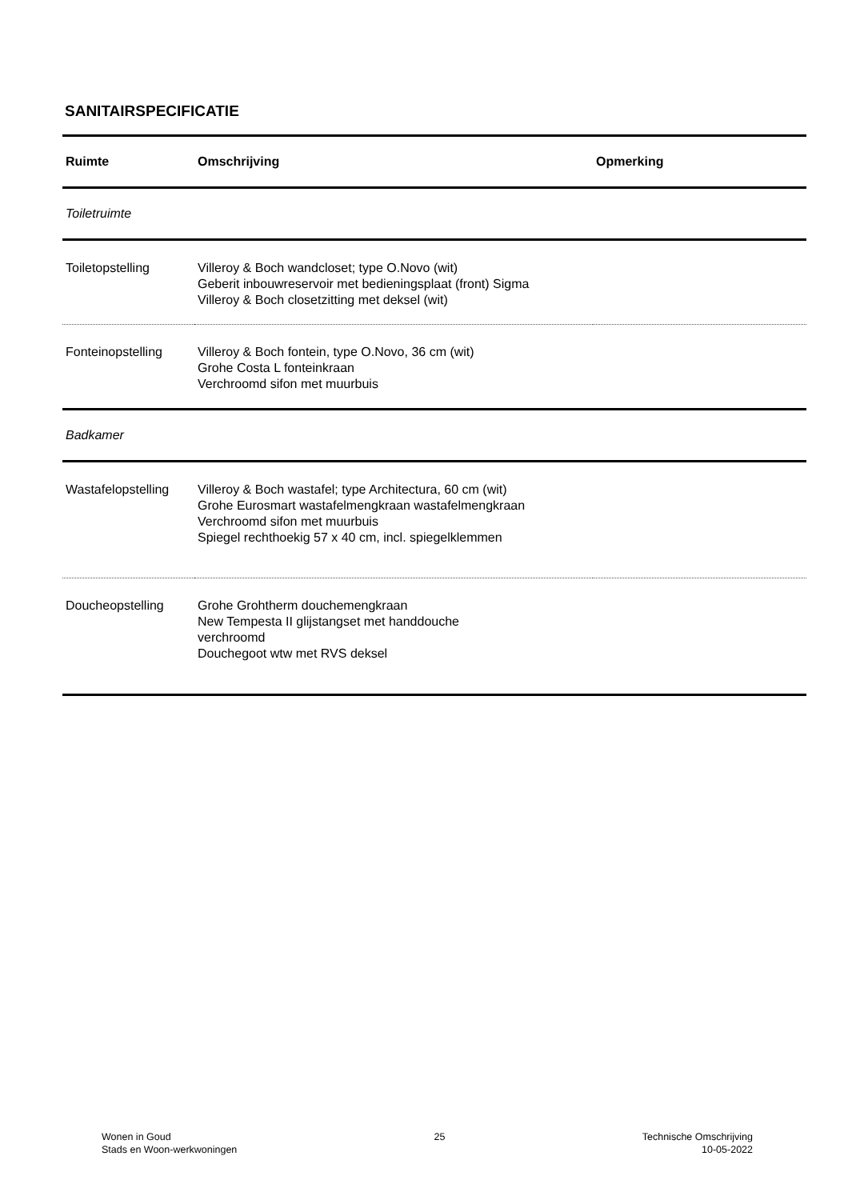SANITAIRSPECIFICATIE
| Ruimte | Omschrijving | Opmerking |
| --- | --- | --- |
| Toiletruimte | | |
| Toiletopstelling | Villeroy & Boch wandcloset; type O.Novo (wit) Geberit inbouwreservoir met bedieningsplaat (front) Sigma Villeroy & Boch closetzitting met deksel (wit) | |
| Fonteinopstelling | Villeroy & Boch fontein, type O.Novo, 36 cm (wit) Grohe Costa L fonteinkraan Verchroomd sifon met muurbuis | |
| Badkamer | | |
| Wastafelopstelling | Villeroy & Boch wastafel; type Architectura, 60 cm (wit) Grohe Eurosmart wastafelmengkraan wastafelmengkraan Verchroomd sifon met muurbuis Spiegel rechthoekig 57 x 40 cm, incl. spiegelklemmen | |
| Doucheopstelling | Grohe Grohtherm douchemengkraan New Tempesta II glijstangset met handdouche verchroomd Douchegoot wtw met RVS deksel | |
Wonen in Goud
Stads en Woon-werkwoningen
25 Technische Omschrijving
10-05-2022